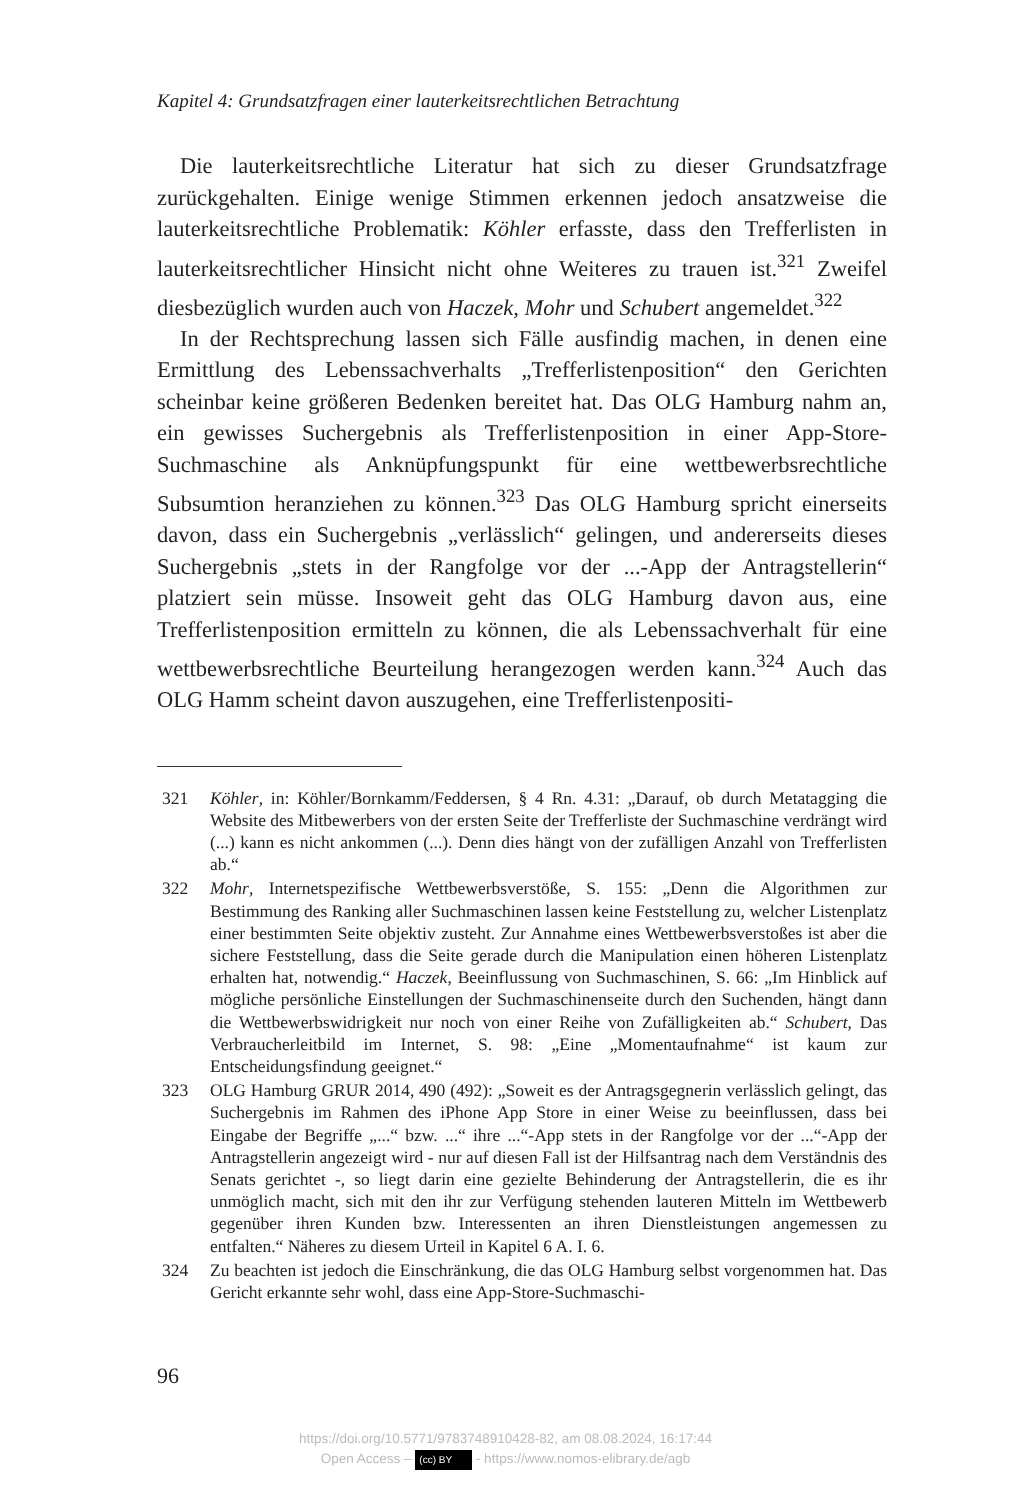Kapitel 4: Grundsatzfragen einer lauterkeitsrechtlichen Betrachtung
Die lauterkeitsrechtliche Literatur hat sich zu dieser Grundsatzfrage zurückgehalten. Einige wenige Stimmen erkennen jedoch ansatzweise die lauterkeitsrechtliche Problematik: Köhler erfasste, dass den Trefferlisten in lauterkeitsrechtlicher Hinsicht nicht ohne Weiteres zu trauen ist.<sup>321</sup> Zweifel diesbezüglich wurden auch von Haczek, Mohr und Schubert angemeldet.<sup>322</sup>
In der Rechtsprechung lassen sich Fälle ausfindig machen, in denen eine Ermittlung des Lebenssachverhalts „Trefferlistenposition“ den Gerichten scheinbar keine größeren Bedenken bereitet hat. Das OLG Hamburg nahm an, ein gewisses Suchergebnis als Trefferlistenposition in einer App-Store-Suchmaschine als Anknüpfungspunkt für eine wettbewerbsrechtliche Subsumtion heranziehen zu können.<sup>323</sup> Das OLG Hamburg spricht einerseits davon, dass ein Suchergebnis „verlässlich“ gelingen, und andererseits dieses Suchergebnis „stets in der Rangfolge vor der ...-App der Antragstellerin“ platziert sein müsse. Insoweit geht das OLG Hamburg davon aus, eine Trefferlistenposition ermitteln zu können, die als Lebenssachverhalt für eine wettbewerbsrechtliche Beurteilung herangezogen werden kann.<sup>324</sup> Auch das OLG Hamm scheint davon auszugehen, eine Trefferlistenpositi-
321 Köhler, in: Köhler/Bornkamm/Feddersen, § 4 Rn. 4.31: „Darauf, ob durch Metatagging die Website des Mitbewerbers von der ersten Seite der Trefferliste der Suchmaschine verdrängt wird (...) kann es nicht ankommen (...). Denn dies hängt von der zufälligen Anzahl von Trefferlisten ab.“
322 Mohr, Internetspezifische Wettbewerbsverstöße, S. 155: „Denn die Algorithmen zur Bestimmung des Ranking aller Suchmaschinen lassen keine Feststellung zu, welcher Listenplatz einer bestimmten Seite objektiv zusteht. Zur Annahme eines Wettbewerbsverstoßes ist aber die sichere Feststellung, dass die Seite gerade durch die Manipulation einen höheren Listenplatz erhalten hat, notwendig.“ Haczek, Beeinflussung von Suchmaschinen, S. 66: „Im Hinblick auf mögliche persönliche Einstellungen der Suchmaschinenseite durch den Suchenden, hängt dann die Wettbewerbswidrigkeit nur noch von einer Reihe von Zufälligkeiten ab.“ Schubert, Das Verbraucherleitbild im Internet, S. 98: „Eine „Momentaufnahme“ ist kaum zur Entscheidungsfindung geeignet.“
323 OLG Hamburg GRUR 2014, 490 (492): „Soweit es der Antragsgegnerin verlässlich gelingt, das Suchergebnis im Rahmen des iPhone App Store in einer Weise zu beeinflussen, dass bei Eingabe der Begriffe „...“ bzw. ...“ ihre ...“-App stets in der Rangfolge vor der ...“-App der Antragstellerin angezeigt wird - nur auf diesen Fall ist der Hilfsantrag nach dem Verständnis des Senats gerichtet -, so liegt darin eine gezielte Behinderung der Antragstellerin, die es ihr unmöglich macht, sich mit den ihr zur Verfügung stehenden lauteren Mitteln im Wettbewerb gegenüber ihren Kunden bzw. Interessenten an ihren Dienstleistungen angemessen zu entfalten.“ Näheres zu diesem Urteil in Kapitel 6 A. I. 6.
324 Zu beachten ist jedoch die Einschränkung, die das OLG Hamburg selbst vorgenommen hat. Das Gericht erkannte sehr wohl, dass eine App-Store-Suchmaschi-
96
https://doi.org/10.5771/9783748910428-82, am 08.08.2024, 16:17:44
Open Access – (cc) BY - https://www.nomos-elibrary.de/agb